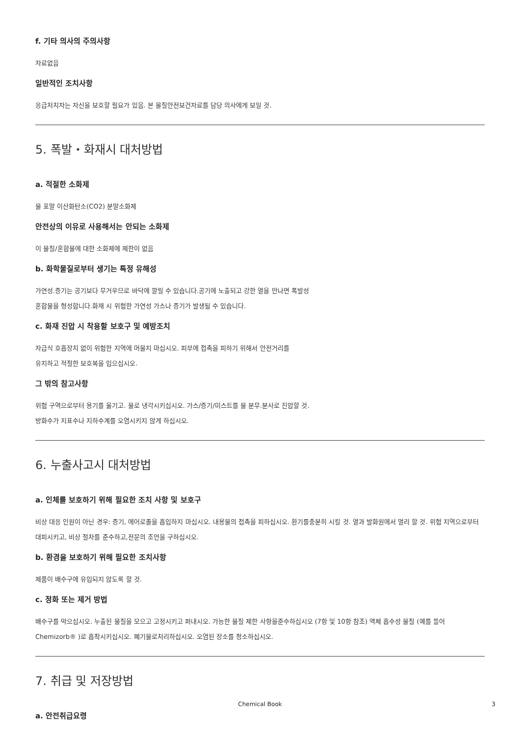f. 기타 의사의 주의사항
자료없음
일반적인 조치사항
응급처치자는 자신을 보호할 필요가 있음. 본 물질안전보건자료를 담당 의사에게 보일 것.
5. 폭발・화재시 대처방법
a. 적절한 소화제
물 포말 이산화탄소(CO2) 분말소화제
안전상의 이유로 사용해서는 안되는 소화제
이 물질/혼합물에 대한 소화제에 제한이 없음
b. 화학물질로부터 생기는 특정 유해성
가연성.증기는 공기보다 무거우므로 바닥에 깔릴 수 있습니다.공기에 노출되고 강한 열을 만나면 폭발성
혼합물을 형성합니다.화재 시 위험한 가연성 가스나 증기가 발생될 수 있습니다.
c. 화재 진압 시 착용할 보호구 및 예방조치
자급식 호흡장치 없이 위험한 지역에 머물지 마십시오. 피부에 접촉을 피하기 위해서 안전거리를
유지하고 적절한 보호복을 입으십시오.
그 밖의 참고사항
위험 구역으로부터 용기를 옮기고. 물로 냉각시키십시오. 가스/증기/미스트를 물 분무.분사로 진압할 것.
방화수가 지표수나 지하수계를 오염시키지 않게 하십시오.
6. 누출사고시 대처방법
a. 인체를 보호하기 위해 필요한 조치 사항 및 보호구
비상 대응 인원이 아닌 경우: 증기, 에어로졸을 흡입하지 마십시오. 내용물의 접촉을 피하십시오. 환기를충분히 시킬 것. 열과 발화원에서 멀리 할 것. 위험 지역으로부터 대피시키고, 비상 절차를 준수하고,전문의 조언을 구하십시오.
b. 환경을 보호하기 위해 필요한 조치사항
제품이 배수구에 유입되지 않도록 할 것.
c. 정화 또는 제거 방법
배수구를 막으십시오. 누출된 물질을 모으고 고정시키고 퍼내시오. 가능한 물질 제한 사항을준수하십시오 (7항 및 10항 참조) 액체 흡수성 물질 (예를 들어Chemizorb® )로 흡착시키십시오. 폐기물로처리하십시오. 오염된 장소를 청소하십시오.
7. 취급 및 저장방법
a. 안전취급요령
Chemical Book
3